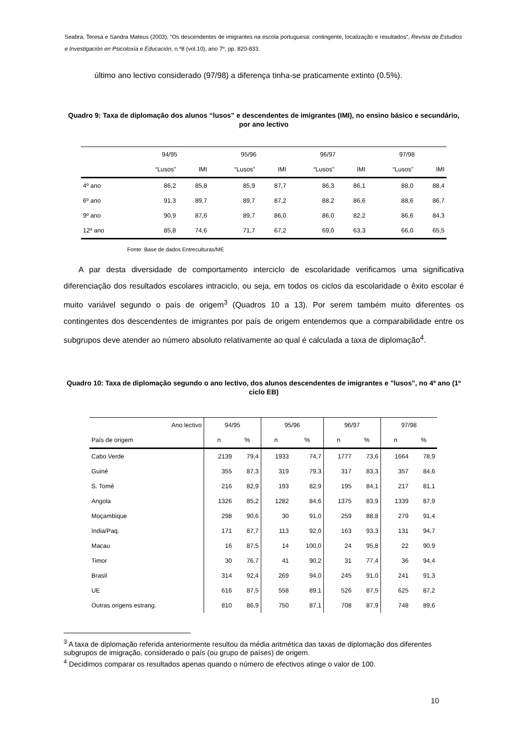Seabra, Teresa e Sandra Mateus (2003), “Os descendentes de imigrantes na escola portuguesa: contingente, localização e resultados”, Revista de Estudios e Investigación en Psicoloxía e Educación, n.º8 (vol.10), ano 7º, pp. 820-833.
último ano lectivo considerado (97/98) a diferença tinha-se praticamente extinto (0.5%).
Quadro 9: Taxa de diplomação dos alunos “lusos” e descendentes de imigrantes (IMI), no ensino básico e secundário, por ano lectivo
| | 94/95 | | 95/96 | | 96/97 | | 97/98 | |
| --- | --- | --- | --- | --- | --- | --- | --- | --- |
| | “Lusos” | IMI | “Lusos” | IMI | “Lusos” | IMI | “Lusos” | IMI |
| 4º ano | 86,2 | 85,8 | 85,9 | 87,7 | 86,3 | 86,1 | 88,0 | 88,4 |
| 6º ano | 91,3 | 89,7 | 89,7 | 87,2 | 88,2 | 86,6 | 88,6 | 86,7 |
| 9º ano | 90,9 | 87,6 | 89,7 | 86,0 | 86,0 | 82,2 | 86,6 | 84,3 |
| 12º ano | 85,8 | 74,6 | 71,7 | 67,2 | 69,0 | 63,3 | 66,0 | 65,5 |
Fonte: Base de dados Entreculturas/ME
A par desta diversidade de comportamento interciclo de escolaridade verificamos uma significativa diferenciação dos resultados escolares intraciclo, ou seja, em todos os ciclos da escolaridade o êxito escolar é muito variável segundo o país de origem<sup>3</sup> (Quadros 10 a 13). Por serem também muito diferentes os contingentes dos descendentes de imigrantes por país de origem entendemos que a comparabilidade entre os subgrupos deve atender ao número absoluto relativamente ao qual é calculada a taxa de diplomação<sup>4</sup>.
Quadro 10: Taxa de diplomação segundo o ano lectivo, dos alunos descendentes de imigrantes e "lusos", no 4º ano (1º ciclo EB)
| Ano lectivo | 94/95 | | 95/96 | | 96/97 | | 97/98 | |
| --- | --- | --- | --- | --- | --- | --- | --- | --- |
| País de origem | n | % | n | % | n | % | n | % |
| Cabo Verde | 2139 | 79,4 | 1933 | 74,7 | 1777 | 73,6 | 1664 | 78,9 |
| Guiné | 355 | 87,3 | 319 | 79,3 | 317 | 83,3 | 357 | 84,6 |
| S. Tomé | 216 | 82,9 | 193 | 82,9 | 195 | 84,1 | 217 | 81,1 |
| Angola | 1326 | 85,2 | 1282 | 84,6 | 1375 | 83,9 | 1339 | 87,9 |
| Moçambique | 298 | 90,6 | 30 | 91,0 | 259 | 88,8 | 279 | 91,4 |
| India/Paq. | 171 | 87,7 | 113 | 92,0 | 163 | 93,3 | 131 | 94,7 |
| Macau | 16 | 87,5 | 14 | 100,0 | 24 | 95,8 | 22 | 90,9 |
| Timor | 30 | 76,7 | 41 | 90,2 | 31 | 77,4 | 36 | 94,4 |
| Brasil | 314 | 92,4 | 269 | 94,0 | 245 | 91,0 | 241 | 91,3 |
| UE | 616 | 87,5 | 558 | 89,1 | 526 | 87,5 | 625 | 87,2 |
| Outras origens estrang. | 810 | 86,9 | 750 | 87,1 | 708 | 87,9 | 748 | 89,6 |
<sup>3</sup> A taxa de diplomação referida anteriormente resultou da média aritmética das taxas de diplomação dos diferentes subgrupos de imigração, considerado o país (ou grupo de países) de origem.
<sup>4</sup> Decidimos comparar os resultados apenas quando o número de efectivos atinge o valor de 100.
10